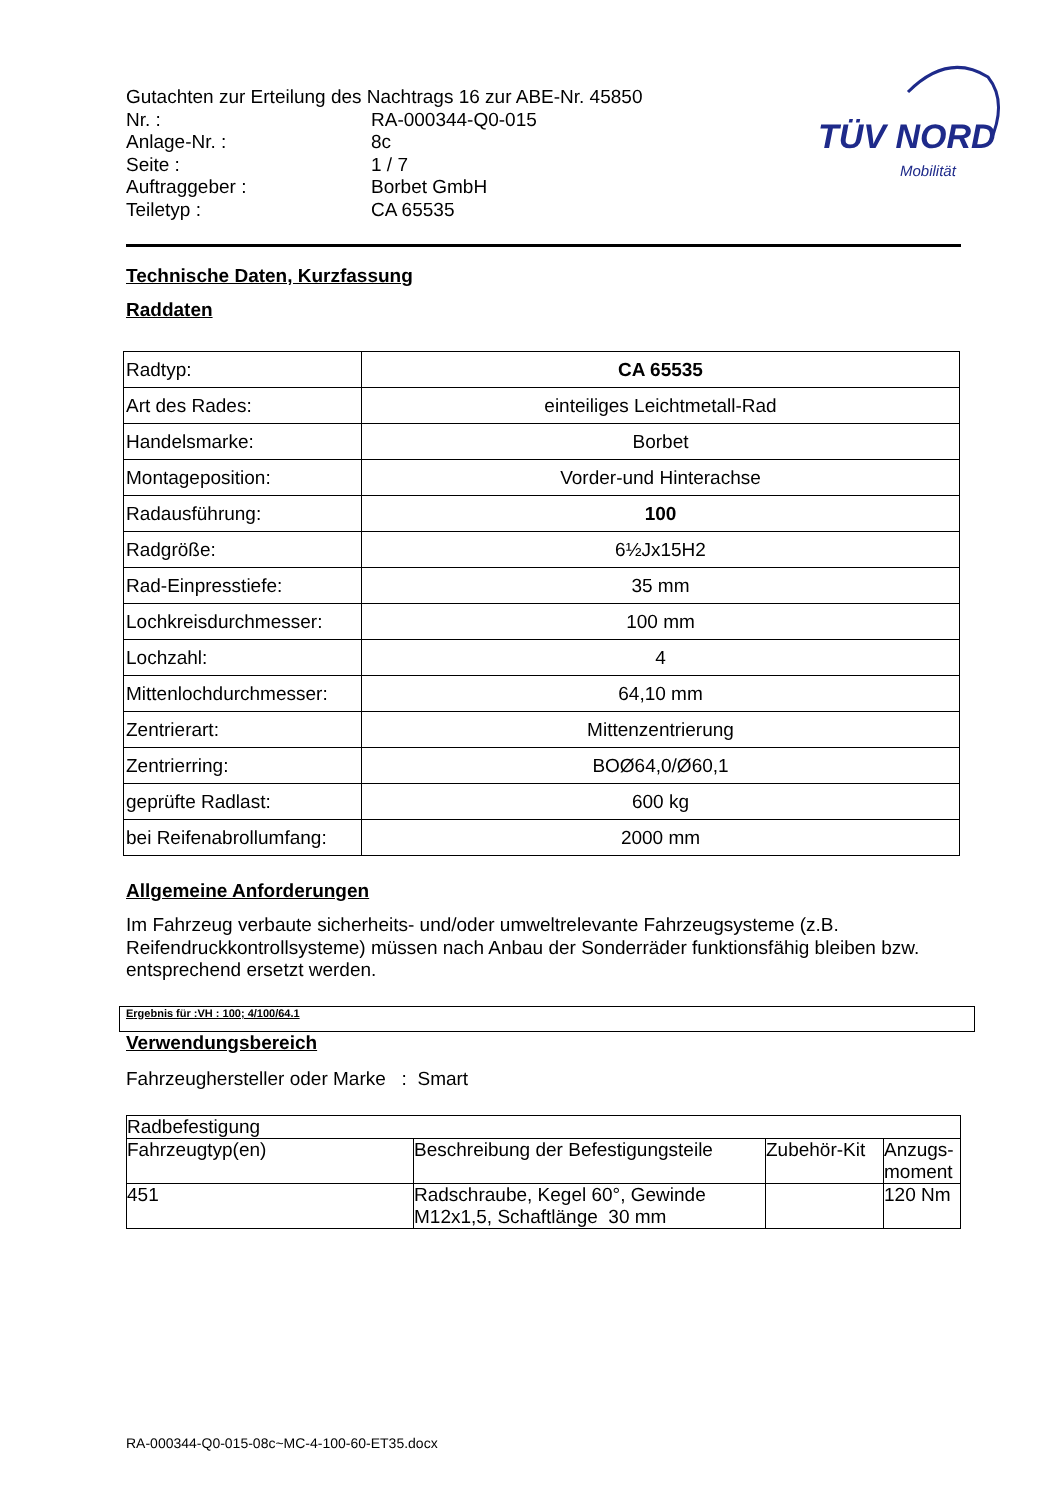TÜV NORD
Mobilität
Gutachten zur Erteilung des Nachtrags 16 zur ABE-Nr. 45850
| Nr. : | RA-000344-Q0-015 |
| Anlage-Nr. : | 8c |
| Seite : | 1 / 7 |
| Auftraggeber : | Borbet GmbH |
| Teiletyp : | CA 65535 |
Technische Daten, Kurzfassung
Raddaten
| Radtyp: | CA 65535 |
| Art des Rades: | einteiliges Leichtmetall-Rad |
| Handelsmarke: | Borbet |
| Montageposition: | Vorder-und Hinterachse |
| Radausführung: | 100 |
| Radgröße: | 6½Jx15H2 |
| Rad-Einpresstiefe: | 35 mm |
| Lochkreisdurchmesser: | 100 mm |
| Lochzahl: | 4 |
| Mittenlochdurchmesser: | 64,10 mm |
| Zentrierart: | Mittenzentrierung |
| Zentrierring: | BOØ64,0/Ø60,1 |
| geprüfte Radlast: | 600 kg |
| bei Reifenabrollumfang: | 2000 mm |
Allgemeine Anforderungen
Im Fahrzeug verbaute sicherheits- und/oder umweltrelevante Fahrzeugsysteme (z.B. Reifendruckkontrollsysteme) müssen nach Anbau der Sonderräder funktionsfähig bleiben bzw. entsprechend ersetzt werden.
Ergebnis für :VH : 100; 4/100/64.1
Verwendungsbereich
Fahrzeughersteller oder Marke : Smart
| Radbefestigung | | | |
| Fahrzeugtyp(en) | Beschreibung der Befestigungsteile | Zubehör-Kit | Anzugs- moment |
| 451 | Radschraube, Kegel 60°, Gewinde M12x1,5, Schaftlänge 30 mm | | 120 Nm |
RA-000344-Q0-015-08c~MC-4-100-60-ET35.docx